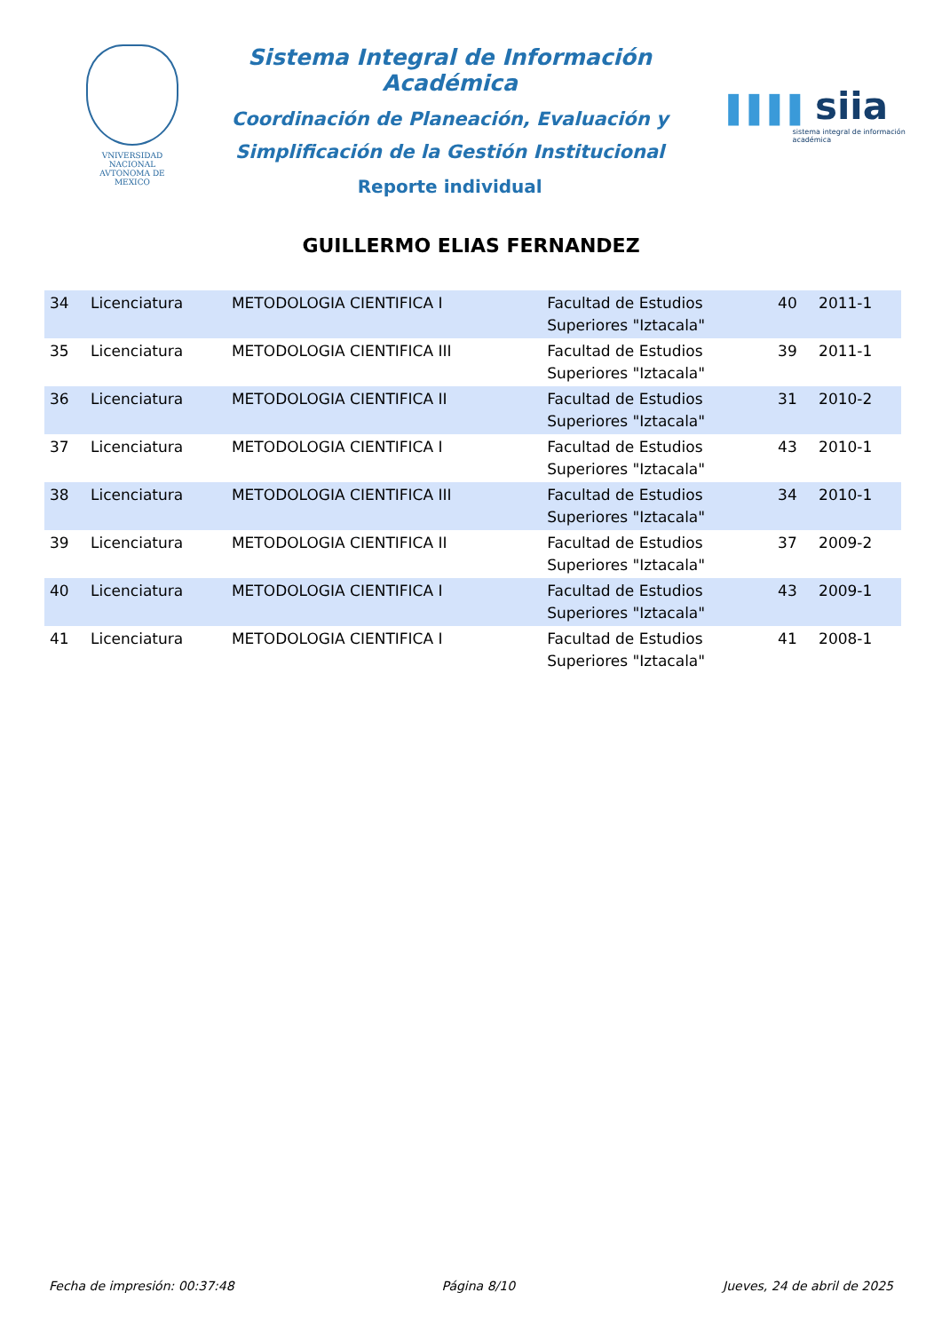VNIVERSIDAD NACIONAL
AVTONOMA DE
MEXICO
Sistema Integral de Información Académica
Coordinación de Planeación, Evaluación y
Simplificación de la Gestión Institucional
Reporte individual
▌▌▌▌ siia
sistema integral de información académica
GUILLERMO ELIAS FERNANDEZ
| 34 | Licenciatura | METODOLOGIA CIENTIFICA I | Facultad de Estudios Superiores "Iztacala" | 40 | 2011-1 |
| 35 | Licenciatura | METODOLOGIA CIENTIFICA III | Facultad de Estudios Superiores "Iztacala" | 39 | 2011-1 |
| 36 | Licenciatura | METODOLOGIA CIENTIFICA II | Facultad de Estudios Superiores "Iztacala" | 31 | 2010-2 |
| 37 | Licenciatura | METODOLOGIA CIENTIFICA I | Facultad de Estudios Superiores "Iztacala" | 43 | 2010-1 |
| 38 | Licenciatura | METODOLOGIA CIENTIFICA III | Facultad de Estudios Superiores "Iztacala" | 34 | 2010-1 |
| 39 | Licenciatura | METODOLOGIA CIENTIFICA II | Facultad de Estudios Superiores "Iztacala" | 37 | 2009-2 |
| 40 | Licenciatura | METODOLOGIA CIENTIFICA I | Facultad de Estudios Superiores "Iztacala" | 43 | 2009-1 |
| 41 | Licenciatura | METODOLOGIA CIENTIFICA I | Facultad de Estudios Superiores "Iztacala" | 41 | 2008-1 |
Fecha de impresión: 00:37:48 Página 8/10 Jueves, 24 de abril de 2025